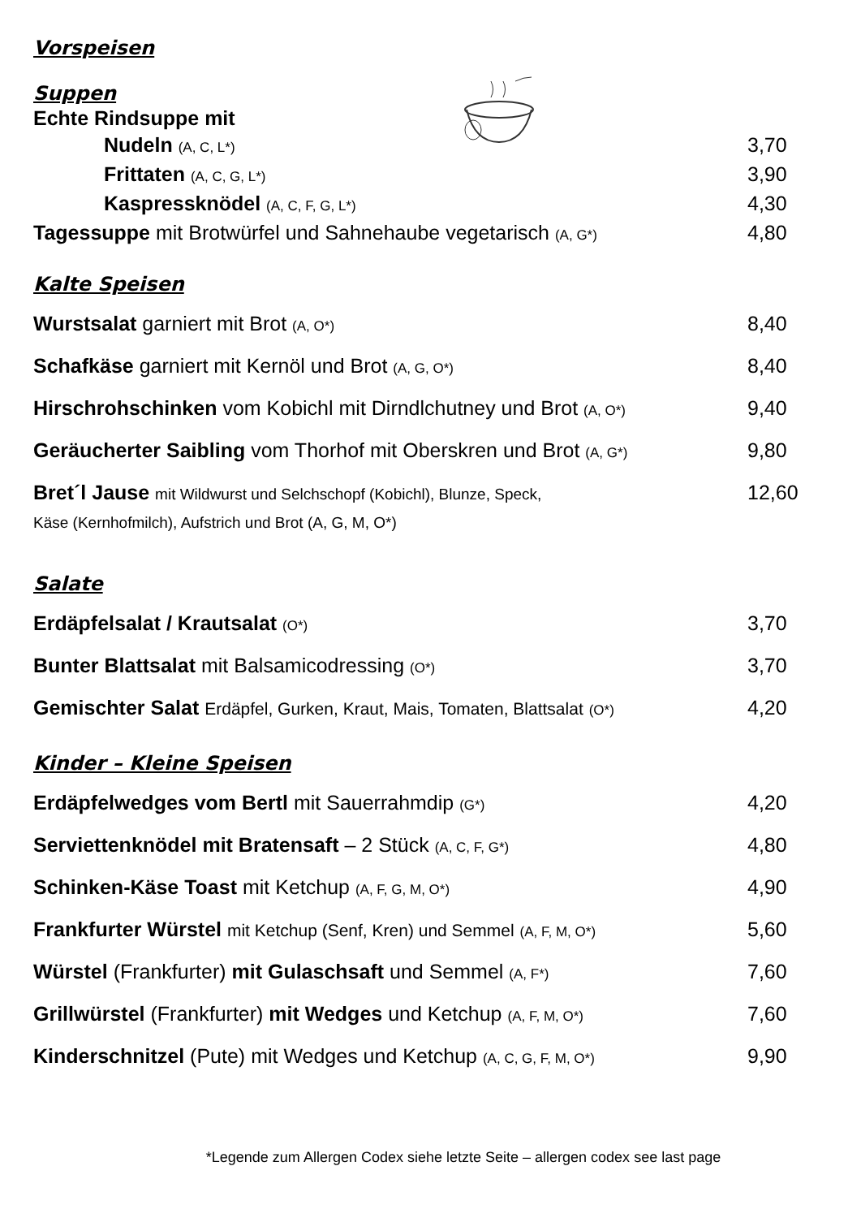Vorspeisen
Suppen
Echte Rindsuppe mit
Nudeln (A, C, L*) 3,70
Frittaten (A, C, G, L*) 3,90
Kaspressknödel (A, C, F, G, L*) 4,30
Tagessuppe mit Brotwürfel und Sahnehaube vegetarisch (A, G*) 4,80
Kalte Speisen
Wurstsalat garniert mit Brot (A, O*) 8,40
Schafkäse garniert mit Kernöl und Brot (A, G, O*) 8,40
Hirschrohschinken vom Kobichl mit Dirndlchutney und Brot (A, O*) 9,40
Geräucherter Saibling vom Thorhof mit Oberskren und Brot (A, G*) 9,80
Bret´l Jause mit Wildwurst und Selchschopf (Kobichl), Blunze, Speck,
Käse (Kernhofmilch), Aufstrich und Brot (A, G, M, O*) 12,60
Salate
Erdäpfelsalat / Krautsalat (O*) 3,70
Bunter Blattsalat mit Balsamicodressing (O*) 3,70
Gemischter Salat Erdäpfel, Gurken, Kraut, Mais, Tomaten, Blattsalat (O*) 4,20
Kinder – Kleine Speisen
Erdäpfelwedges vom Bertl mit Sauerrahmdip (G*) 4,20
Serviettenknödel mit Bratensaft – 2 Stück (A, C, F, G*) 4,80
Schinken-Käse Toast mit Ketchup (A, F, G, M, O*) 4,90
Frankfurter Würstel mit Ketchup (Senf, Kren) und Semmel (A, F, M, O*) 5,60
Würstel (Frankfurter) mit Gulaschsaft und Semmel (A, F*) 7,60
Grillwürstel (Frankfurter) mit Wedges und Ketchup (A, F, M, O*) 7,60
Kinderschnitzel (Pute) mit Wedges und Ketchup (A, C, G, F, M, O*) 9,90
*Legende zum Allergen Codex siehe letzte Seite – allergen codex see last page